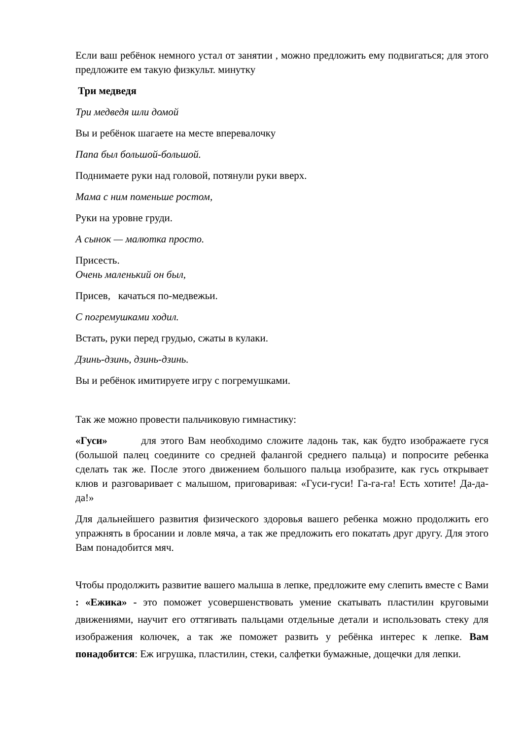Если ваш ребёнок немного устал от занятии , можно предложить ему подвигаться; для этого предложите ем такую физкульт. минутку
Три медведя
Три медведя шли домой
Вы и ребёнок шагаете на месте вперевалочку
Папа был большой-большой.
Поднимаете руки над головой, потянули руки вверх.
Мама с ним поменьше ростом,
Руки на уровне груди.
А сынок — малютка просто.
Присесть.
Очень маленький он был,
Присев, качаться по-медвежьи.
С погремушками ходил.
Встать, руки перед грудью, сжаты в кулаки.
Дзинь-дзинь, дзинь-дзинь.
Вы и ребёнок имитируете игру с погремушками.
Так же можно провести пальчиковую гимнастику:
«Гуси» для этого Вам необходимо сложите ладонь так, как будто изображаете гуся (большой палец соедините со средней фалангой среднего пальца) и попросите ребенка сделать так же. После этого движением большого пальца изобразите, как гусь открывает клюв и разговаривает с малышом, приговаривая: «Гуси-гуси! Га-га-га! Есть хотите! Да-да-да!»
Для дальнейшего развития физического здоровья вашего ребенка можно продолжить его упражнять в бросании и ловле мяча, а так же предложить его покатать друг другу. Для этого Вам понадобится мяч.
Чтобы продолжить развитие вашего малыша в лепке, предложите ему слепить вместе с Вами : «Ежика» - это поможет усовершенствовать умение скатывать пластилин круговыми движениями, научит его оттягивать пальцами отдельные детали и использовать стеку для изображения колючек, а так же поможет развить у ребёнка интерес к лепке. Вам понадобится: Еж игрушка, пластилин, стеки, салфетки бумажные, дощечки для лепки.